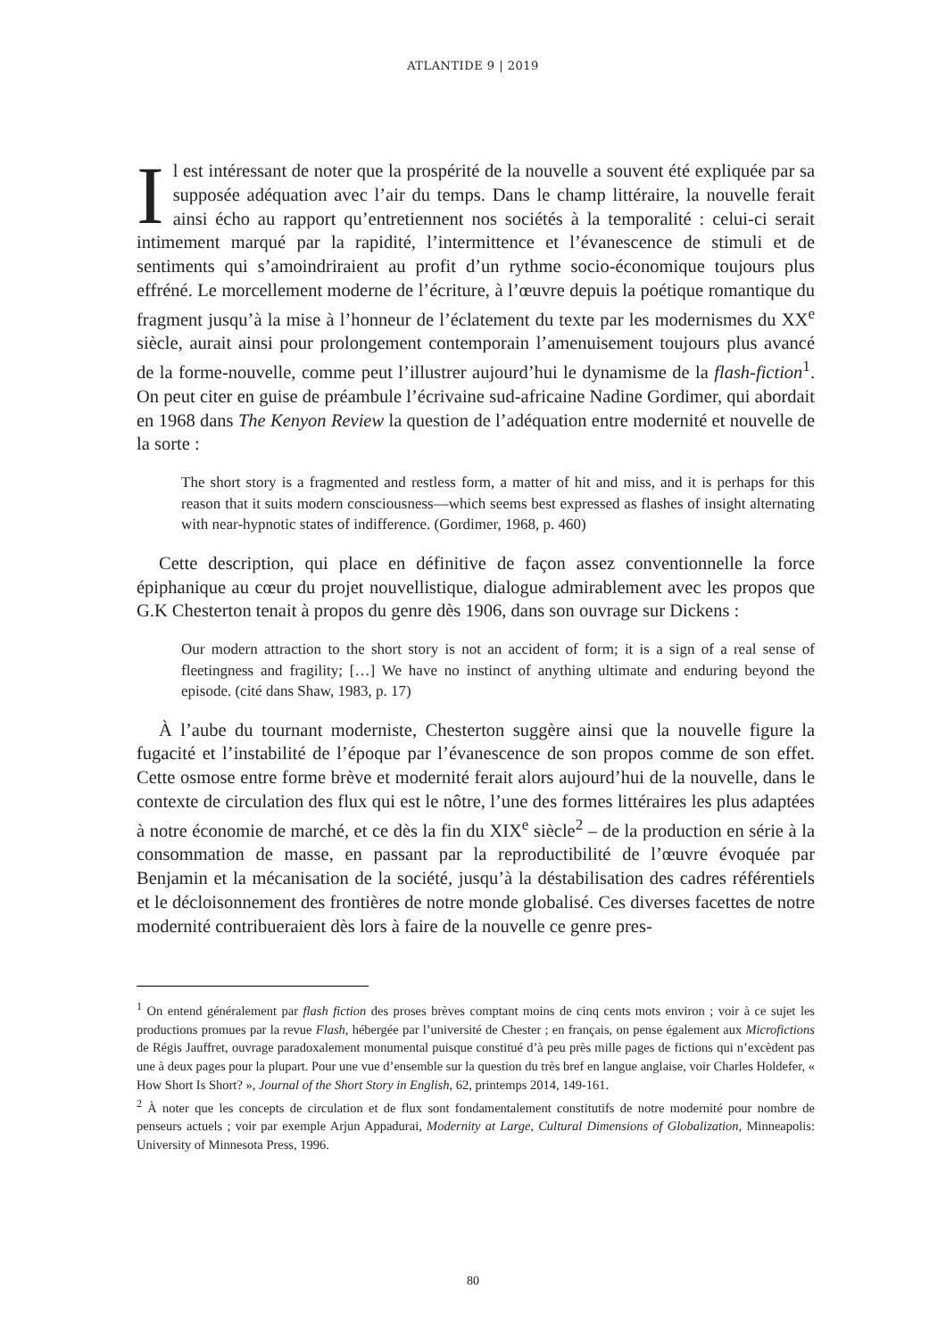ATLANTIDE 9 | 2019
Il est intéressant de noter que la prospérité de la nouvelle a souvent été expliquée par sa supposée adéquation avec l’air du temps. Dans le champ littéraire, la nouvelle ferait ainsi écho au rapport qu’entretiennent nos sociétés à la temporalité : celui-ci serait intimement marqué par la rapidité, l’intermittence et l’évanescence de stimuli et de sentiments qui s’amoindriraient au profit d’un rythme socio-économique toujours plus effréné. Le morcellement moderne de l’écriture, à l’œuvre depuis la poétique romantique du fragment jusqu’à la mise à l’honneur de l’éclatement du texte par les modernismes du XX<sup>e</sup> siècle, aurait ainsi pour prolongement contemporain l’amenuisement toujours plus avancé de la forme-nouvelle, comme peut l’illustrer aujourd’hui le dynamisme de la flash-fiction<sup>1</sup>. On peut citer en guise de préambule l’écrivaine sud-africaine Nadine Gordimer, qui abordait en 1968 dans The Kenyon Review la question de l’adéquation entre modernité et nouvelle de la sorte :
The short story is a fragmented and restless form, a matter of hit and miss, and it is perhaps for this reason that it suits modern consciousness—which seems best expressed as flashes of insight alternating with near-hypnotic states of indifference. (Gordimer, 1968, p. 460)
Cette description, qui place en définitive de façon assez conventionnelle la force épiphanique au cœur du projet nouvellistique, dialogue admirablement avec les propos que G.K Chesterton tenait à propos du genre dès 1906, dans son ouvrage sur Dickens :
Our modern attraction to the short story is not an accident of form; it is a sign of a real sense of fleetingness and fragility; […] We have no instinct of anything ultimate and enduring beyond the episode. (cité dans Shaw, 1983, p. 17)
À l’aube du tournant moderniste, Chesterton suggère ainsi que la nouvelle figure la fugacité et l’instabilité de l’époque par l’évanescence de son propos comme de son effet. Cette osmose entre forme brève et modernité ferait alors aujourd’hui de la nouvelle, dans le contexte de circulation des flux qui est le nôtre, l’une des formes littéraires les plus adaptées à notre économie de marché, et ce dès la fin du XIX<sup>e</sup> siècle<sup>2</sup> – de la production en série à la consommation de masse, en passant par la reproductibilité de l’œuvre évoquée par Benjamin et la mécanisation de la société, jusqu’à la déstabilisation des cadres référentiels et le décloisonnement des frontières de notre monde globalisé. Ces diverses facettes de notre modernité contribueraient dès lors à faire de la nouvelle ce genre pres-
<sup>1</sup> On entend généralement par flash fiction des proses brèves comptant moins de cinq cents mots environ ; voir à ce sujet les productions promues par la revue Flash, hébergée par l’université de Chester ; en français, on pense également aux Microfictions de Régis Jauffret, ouvrage paradoxalement monumental puisque constitué d’à peu près mille pages de fictions qui n’excèdent pas une à deux pages pour la plupart. Pour une vue d’ensemble sur la question du très bref en langue anglaise, voir Charles Holdefer, « How Short Is Short? », Journal of the Short Story in English, 62, printemps 2014, 149-161.
<sup>2</sup> À noter que les concepts de circulation et de flux sont fondamentalement constitutifs de notre modernité pour nombre de penseurs actuels ; voir par exemple Arjun Appadurai, Modernity at Large, Cultural Dimensions of Globalization, Minneapolis: University of Minnesota Press, 1996.
80